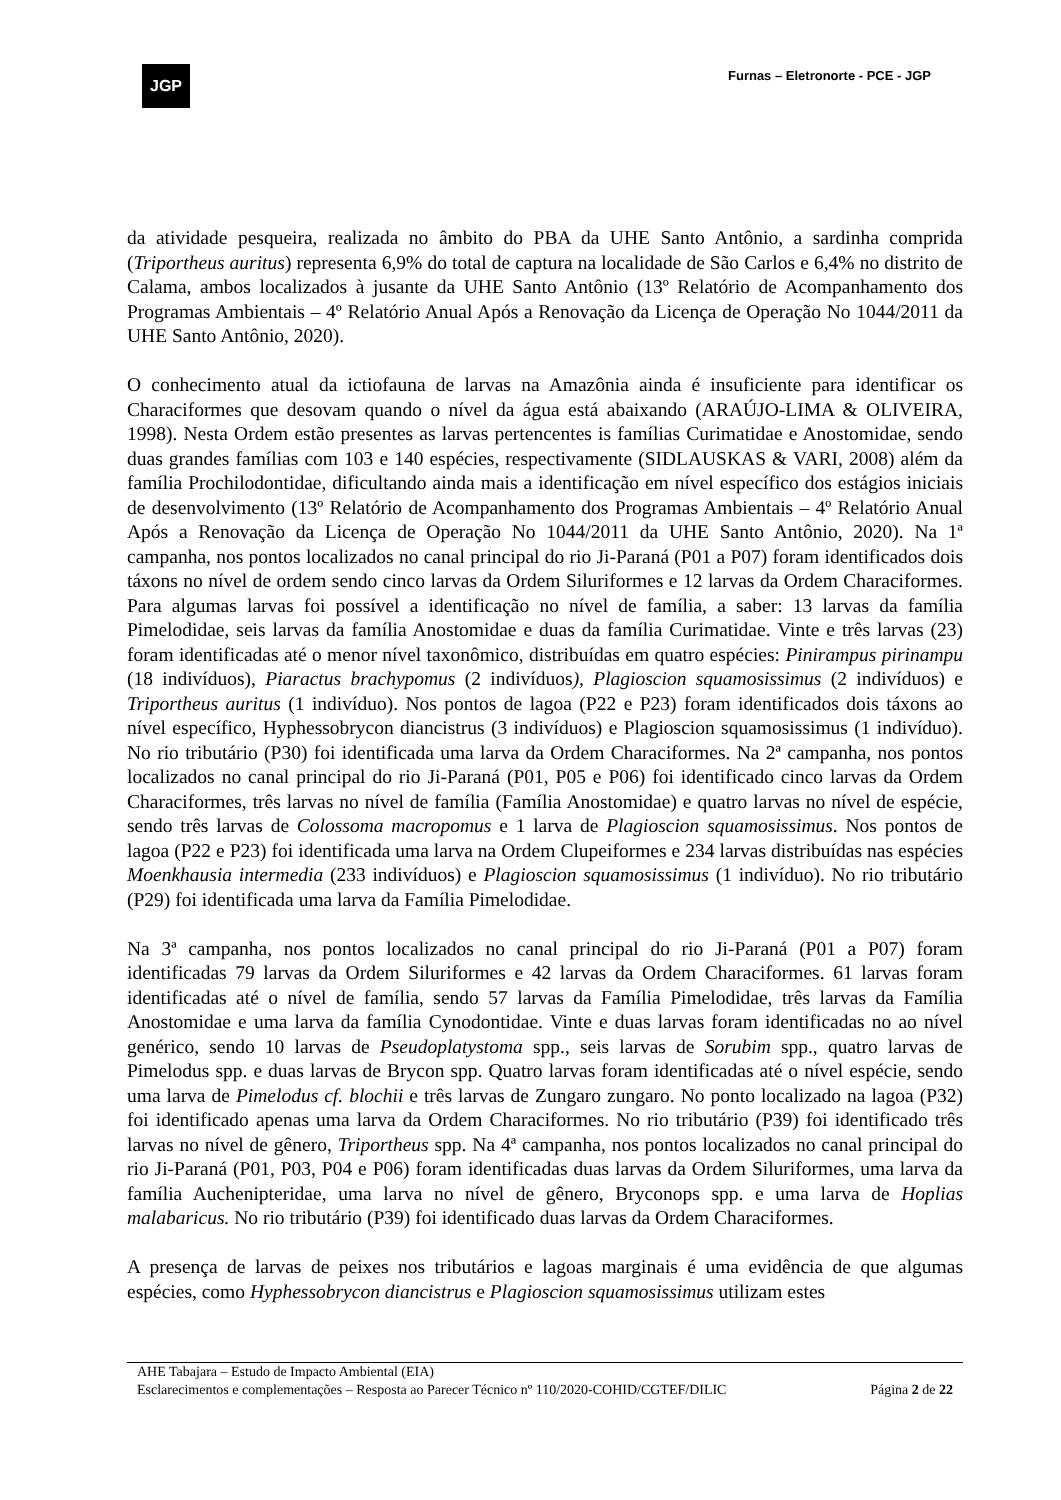JGP
Furnas – Eletronorte - PCE - JGP
da atividade pesqueira, realizada no âmbito do PBA da UHE Santo Antônio, a sardinha comprida (Triportheus auritus) representa 6,9% do total de captura na localidade de São Carlos e 6,4% no distrito de Calama, ambos localizados à jusante da UHE Santo Antônio (13º Relatório de Acompanhamento dos Programas Ambientais – 4º Relatório Anual Após a Renovação da Licença de Operação No 1044/2011 da UHE Santo Antônio, 2020).
O conhecimento atual da ictiofauna de larvas na Amazônia ainda é insuficiente para identificar os Characiformes que desovam quando o nível da água está abaixando (ARAÚJO-LIMA & OLIVEIRA, 1998). Nesta Ordem estão presentes as larvas pertencentes is famílias Curimatidae e Anostomidae, sendo duas grandes famílias com 103 e 140 espécies, respectivamente (SIDLAUSKAS & VARI, 2008) além da família Prochilodontidae, dificultando ainda mais a identificação em nível específico dos estágios iniciais de desenvolvimento (13º Relatório de Acompanhamento dos Programas Ambientais – 4º Relatório Anual Após a Renovação da Licença de Operação No 1044/2011 da UHE Santo Antônio, 2020). Na 1ª campanha, nos pontos localizados no canal principal do rio Ji-Paraná (P01 a P07) foram identificados dois táxons no nível de ordem sendo cinco larvas da Ordem Siluriformes e 12 larvas da Ordem Characiformes. Para algumas larvas foi possível a identificação no nível de família, a saber: 13 larvas da família Pimelodidae, seis larvas da família Anostomidae e duas da família Curimatidae. Vinte e três larvas (23) foram identificadas até o menor nível taxonômico, distribuídas em quatro espécies: Pinirampus pirinampu (18 indivíduos), Piaractus brachypomus (2 indivíduos), Plagioscion squamosissimus (2 indivíduos) e Triportheus auritus (1 indivíduo). Nos pontos de lagoa (P22 e P23) foram identificados dois táxons ao nível específico, Hyphessobrycon diancistrus (3 indivíduos) e Plagioscion squamosissimus (1 indivíduo). No rio tributário (P30) foi identificada uma larva da Ordem Characiformes. Na 2ª campanha, nos pontos localizados no canal principal do rio Ji-Paraná (P01, P05 e P06) foi identificado cinco larvas da Ordem Characiformes, três larvas no nível de família (Família Anostomidae) e quatro larvas no nível de espécie, sendo três larvas de Colossoma macropomus e 1 larva de Plagioscion squamosissimus. Nos pontos de lagoa (P22 e P23) foi identificada uma larva na Ordem Clupeiformes e 234 larvas distribuídas nas espécies Moenkhausia intermedia (233 indivíduos) e Plagioscion squamosissimus (1 indivíduo). No rio tributário (P29) foi identificada uma larva da Família Pimelodidae.
Na 3ª campanha, nos pontos localizados no canal principal do rio Ji-Paraná (P01 a P07) foram identificadas 79 larvas da Ordem Siluriformes e 42 larvas da Ordem Characiformes. 61 larvas foram identificadas até o nível de família, sendo 57 larvas da Família Pimelodidae, três larvas da Família Anostomidae e uma larva da família Cynodontidae. Vinte e duas larvas foram identificadas no ao nível genérico, sendo 10 larvas de Pseudoplatystoma spp., seis larvas de Sorubim spp., quatro larvas de Pimelodus spp. e duas larvas de Brycon spp. Quatro larvas foram identificadas até o nível espécie, sendo uma larva de Pimelodus cf. blochii e três larvas de Zungaro zungaro. No ponto localizado na lagoa (P32) foi identificado apenas uma larva da Ordem Characiformes. No rio tributário (P39) foi identificado três larvas no nível de gênero, Triportheus spp. Na 4ª campanha, nos pontos localizados no canal principal do rio Ji-Paraná (P01, P03, P04 e P06) foram identificadas duas larvas da Ordem Siluriformes, uma larva da família Auchenipteridae, uma larva no nível de gênero, Bryconops spp. e uma larva de Hoplias malabaricus. No rio tributário (P39) foi identificado duas larvas da Ordem Characiformes.
A presença de larvas de peixes nos tributários e lagoas marginais é uma evidência de que algumas espécies, como Hyphessobrycon diancistrus e Plagioscion squamosissimus utilizam estes
AHE Tabajara – Estudo de Impacto Ambiental (EIA)
Esclarecimentos e complementações – Resposta ao Parecer Técnico nº 110/2020-COHID/CGTEF/DILIC
Página 2 de 22